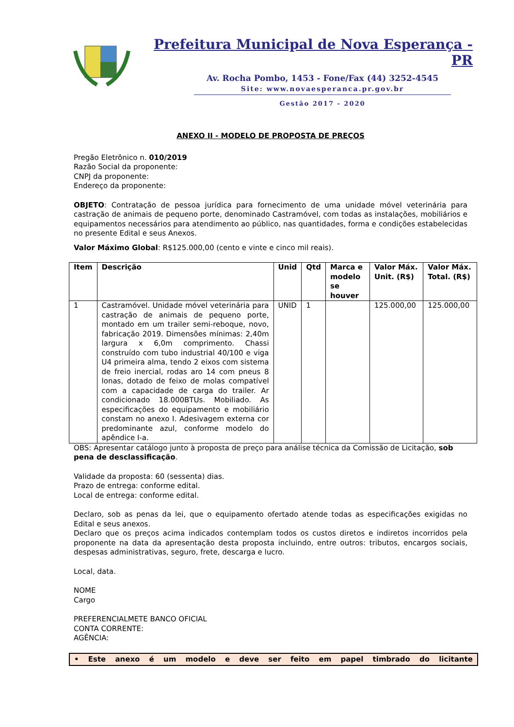Prefeitura Municipal de Nova Esperança - PR
Av. Rocha Pombo, 1453 - Fone/Fax (44) 3252-4545
Site: www.novaesperanca.pr.gov.br
Gestão 2017 - 2020
ANEXO II - MODELO DE PROPOSTA DE PREÇOS
Pregão Eletrônico n. 010/2019
Razão Social da proponente:
CNPJ da proponente:
Endereço da proponente:
OBJETO: Contratação de pessoa jurídica para fornecimento de uma unidade móvel veterinária para castração de animais de pequeno porte, denominado Castramóvel, com todas as instalações, mobiliários e equipamentos necessários para atendimento ao público, nas quantidades, forma e condições estabelecidas no presente Edital e seus Anexos.
Valor Máximo Global: R$125.000,00 (cento e vinte e cinco mil reais).
| Item | Descrição | Unid | Qtd | Marca e modelo se houver | Valor Máx. Unit. (R$) | Valor Máx. Total. (R$) |
| --- | --- | --- | --- | --- | --- | --- |
| 1 | Castramóvel. Unidade móvel veterinária para castração de animais de pequeno porte, montado em um trailer semi-reboque, novo, fabricação 2019. Dimensões mínimas: 2,40m largura x 6,0m comprimento. Chassi construído com tubo industrial 40/100 e viga U4 primeira alma, tendo 2 eixos com sistema de freio inercial, rodas aro 14 com pneus 8 lonas, dotado de feixo de molas compatível com a capacidade de carga do trailer. Ar condicionado 18.000BTUs. Mobiliado. As especificações do equipamento e mobiliário constam no anexo I. Adesivagem externa cor predominante azul, conforme modelo do apêndice I-a. | UNID | 1 | | 125.000,00 | 125.000,00 |
OBS: Apresentar catálogo junto à proposta de preço para análise técnica da Comissão de Licitação, sob pena de desclassificação.
Validade da proposta: 60 (sessenta) dias.
Prazo de entrega: conforme edital.
Local de entrega: conforme edital.
Declaro, sob as penas da lei, que o equipamento ofertado atende todas as especificações exigidas no Edital e seus anexos.
Declaro que os preços acima indicados contemplam todos os custos diretos e indiretos incorridos pela proponente na data da apresentação desta proposta incluindo, entre outros: tributos, encargos sociais, despesas administrativas, seguro, frete, descarga e lucro.
Local, data.
NOME
Cargo
PREFERENCIALMETE BANCO OFICIAL
CONTA CORRENTE:
AGÊNCIA:
• Este anexo é um modelo e deve ser feito em papel timbrado do licitante